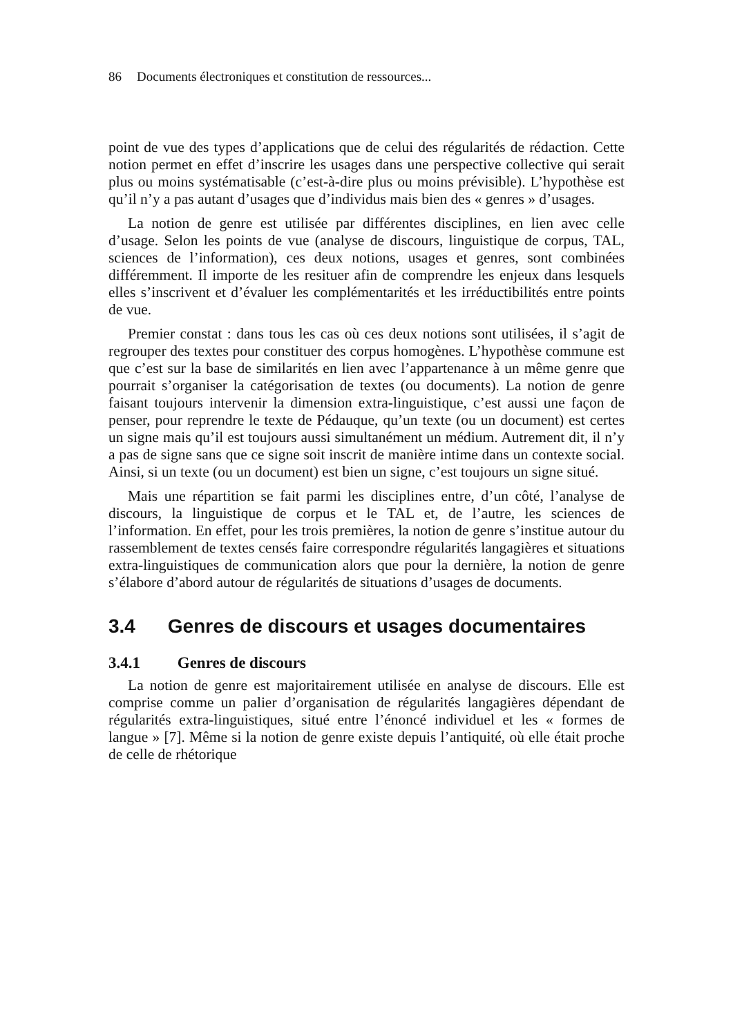86 Documents électroniques et constitution de ressources...
point de vue des types d’applications que de celui des régularités de rédaction. Cette notion permet en effet d’inscrire les usages dans une perspective collective qui serait plus ou moins systématisable (c’est-à-dire plus ou moins prévisible). L’hypothèse est qu’il n’y a pas autant d’usages que d’individus mais bien des « genres » d’usages.
La notion de genre est utilisée par différentes disciplines, en lien avec celle d’usage. Selon les points de vue (analyse de discours, linguistique de corpus, TAL, sciences de l’information), ces deux notions, usages et genres, sont combinées différemment. Il importe de les resituer afin de comprendre les enjeux dans lesquels elles s’inscrivent et d’évaluer les complémentarités et les irréductibilités entre points de vue.
Premier constat : dans tous les cas où ces deux notions sont utilisées, il s’agit de regrouper des textes pour constituer des corpus homogènes. L’hypothèse commune est que c’est sur la base de similarités en lien avec l’appartenance à un même genre que pourrait s’organiser la catégorisation de textes (ou documents). La notion de genre faisant toujours intervenir la dimension extra-linguistique, c’est aussi une façon de penser, pour reprendre le texte de Pédauque, qu’un texte (ou un document) est certes un signe mais qu’il est toujours aussi simultanément un médium. Autrement dit, il n’y a pas de signe sans que ce signe soit inscrit de manière intime dans un contexte social. Ainsi, si un texte (ou un document) est bien un signe, c’est toujours un signe situé.
Mais une répartition se fait parmi les disciplines entre, d’un côté, l’analyse de discours, la linguistique de corpus et le TAL et, de l’autre, les sciences de l’information. En effet, pour les trois premières, la notion de genre s’institue autour du rassemblement de textes censés faire correspondre régularités langagières et situations extra-linguistiques de communication alors que pour la dernière, la notion de genre s’élabore d’abord autour de régularités de situations d’usages de documents.
3.4 Genres de discours et usages documentaires
3.4.1 Genres de discours
La notion de genre est majoritairement utilisée en analyse de discours. Elle est comprise comme un palier d’organisation de régularités langagières dépendant de régularités extra-linguistiques, situé entre l’énoncé individuel et les « formes de langue » [7]. Même si la notion de genre existe depuis l’antiquité, où elle était proche de celle de rhétorique